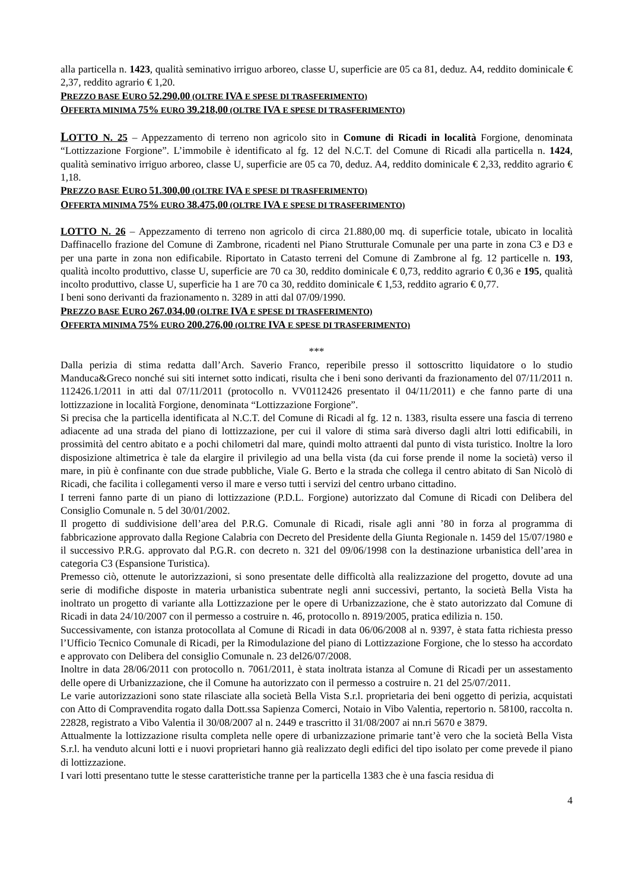alla particella n. 1423, qualità seminativo irriguo arboreo, classe U, superficie are 05 ca 81, deduz. A4, reddito dominicale € 2,37, reddito agrario € 1,20.
PREZZO BASE EURO 52.290,00 (OLTRE IVA E SPESE DI TRASFERIMENTO)
OFFERTA MINIMA 75% EURO 39.218,00 (OLTRE IVA E SPESE DI TRASFERIMENTO)
LOTTO N. 25 – Appezzamento di terreno non agricolo sito in Comune di Ricadi in località Forgione, denominata “Lottizzazione Forgione”. L’immobile è identificato al fg. 12 del N.C.T. del Comune di Ricadi alla particella n. 1424, qualità seminativo irriguo arboreo, classe U, superficie are 05 ca 70, deduz. A4, reddito dominicale € 2,33, reddito agrario € 1,18.
PREZZO BASE EURO 51.300,00 (OLTRE IVA E SPESE DI TRASFERIMENTO)
OFFERTA MINIMA 75% EURO 38.475,00 (OLTRE IVA E SPESE DI TRASFERIMENTO)
LOTTO N. 26 – Appezzamento di terreno non agricolo di circa 21.880,00 mq. di superficie totale, ubicato in località Daffinacello frazione del Comune di Zambrone, ricadenti nel Piano Strutturale Comunale per una parte in zona C3 e D3 e per una parte in zona non edificabile. Riportato in Catasto terreni del Comune di Zambrone al fg. 12 particelle n. 193, qualità incolto produttivo, classe U, superficie are 70 ca 30, reddito dominicale € 0,73, reddito agrario € 0,36 e 195, qualità incolto produttivo, classe U, superficie ha 1 are 70 ca 30, reddito dominicale € 1,53, reddito agrario € 0,77.
I beni sono derivanti da frazionamento n. 3289 in atti dal 07/09/1990.
PREZZO BASE EURO 267.034,00 (OLTRE IVA E SPESE DI TRASFERIMENTO)
OFFERTA MINIMA 75% EURO 200.276,00 (OLTRE IVA E SPESE DI TRASFERIMENTO)
***
Dalla perizia di stima redatta dall’Arch. Saverio Franco, reperibile presso il sottoscritto liquidatore o lo studio Manduca&Greco nonché sui siti internet sotto indicati, risulta che i beni sono derivanti da frazionamento del 07/11/2011 n. 112426.1/2011 in atti dal 07/11/2011 (protocollo n. VV0112426 presentato il 04/11/2011) e che fanno parte di una lottizzazione in località Forgione, denominata “Lottizzazione Forgione”.
Si precisa che la particella identificata al N.C.T. del Comune di Ricadi al fg. 12 n. 1383, risulta essere una fascia di terreno adiacente ad una strada del piano di lottizzazione, per cui il valore di stima sarà diverso dagli altri lotti edificabili, in prossimità del centro abitato e a pochi chilometri dal mare, quindi molto attraenti dal punto di vista turistico. Inoltre la loro disposizione altimetrica è tale da elargire il privilegio ad una bella vista (da cui forse prende il nome la società) verso il mare, in più è confinante con due strade pubbliche, Viale G. Berto e la strada che collega il centro abitato di San Nicolò di Ricadi, che facilita i collegamenti verso il mare e verso tutti i servizi del centro urbano cittadino.
I terreni fanno parte di un piano di lottizzazione (P.D.L. Forgione) autorizzato dal Comune di Ricadi con Delibera del Consiglio Comunale n. 5 del 30/01/2002.
Il progetto di suddivisione dell’area del P.R.G. Comunale di Ricadi, risale agli anni ’80 in forza al programma di fabbricazione approvato dalla Regione Calabria con Decreto del Presidente della Giunta Regionale n. 1459 del 15/07/1980 e il successivo P.R.G. approvato dal P.G.R. con decreto n. 321 del 09/06/1998 con la destinazione urbanistica dell’area in categoria C3 (Espansione Turistica).
Premesso ciò, ottenute le autorizzazioni, si sono presentate delle difficoltà alla realizzazione del progetto, dovute ad una serie di modifiche disposte in materia urbanistica subentrate negli anni successivi, pertanto, la società Bella Vista ha inoltrato un progetto di variante alla Lottizzazione per le opere di Urbanizzazione, che è stato autorizzato dal Comune di Ricadi in data 24/10/2007 con il permesso a costruire n. 46, protocollo n. 8919/2005, pratica edilizia n. 150.
Successivamente, con istanza protocollata al Comune di Ricadi in data 06/06/2008 al n. 9397, è stata fatta richiesta presso l’Ufficio Tecnico Comunale di Ricadi, per la Rimodulazione del piano di Lottizzazione Forgione, che lo stesso ha accordato e approvato con Delibera del consiglio Comunale n. 23 del26/07/2008.
Inoltre in data 28/06/2011 con protocollo n. 7061/2011, è stata inoltrata istanza al Comune di Ricadi per un assestamento delle opere di Urbanizzazione, che il Comune ha autorizzato con il permesso a costruire n. 21 del 25/07/2011.
Le varie autorizzazioni sono state rilasciate alla società Bella Vista S.r.l. proprietaria dei beni oggetto di perizia, acquistati con Atto di Compravendita rogato dalla Dott.ssa Sapienza Comerci, Notaio in Vibo Valentia, repertorio n. 58100, raccolta n. 22828, registrato a Vibo Valentia il 30/08/2007 al n. 2449 e trascritto il 31/08/2007 ai nn.ri 5670 e 3879.
Attualmente la lottizzazione risulta completa nelle opere di urbanizzazione primarie tant’è vero che la società Bella Vista S.r.l. ha venduto alcuni lotti e i nuovi proprietari hanno già realizzato degli edifici del tipo isolato per come prevede il piano di lottizzazione.
I vari lotti presentano tutte le stesse caratteristiche tranne per la particella 1383 che è una fascia residua di
4